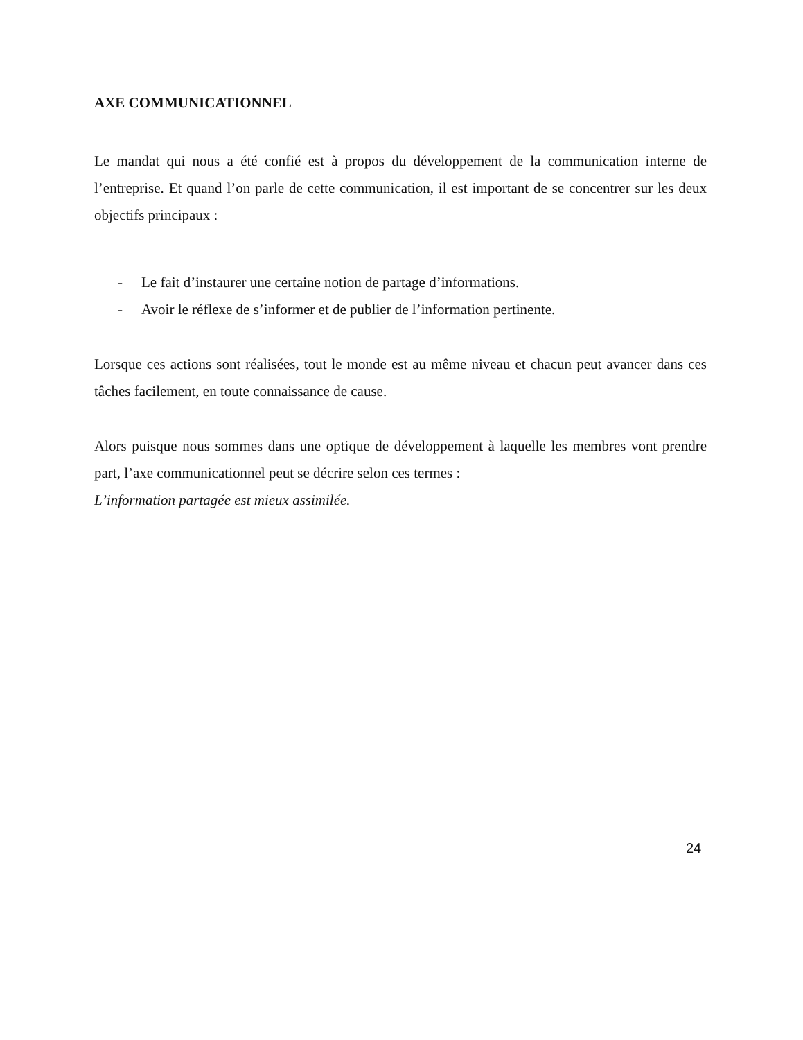AXE COMMUNICATIONNEL
Le mandat qui nous a été confié est à propos du développement de la communication interne de l’entreprise. Et quand l’on parle de cette communication, il est important de se concentrer sur les deux objectifs principaux :
- Le fait d’instaurer une certaine notion de partage d’informations.
- Avoir le réflexe de s’informer et de publier de l’information pertinente.
Lorsque ces actions sont réalisées, tout le monde est au même niveau et chacun peut avancer dans ces tâches facilement, en toute connaissance de cause.
Alors puisque nous sommes dans une optique de développement à laquelle les membres vont prendre part, l’axe communicationnel peut se décrire selon ces termes :
L’information partagée est mieux assimilée.
24